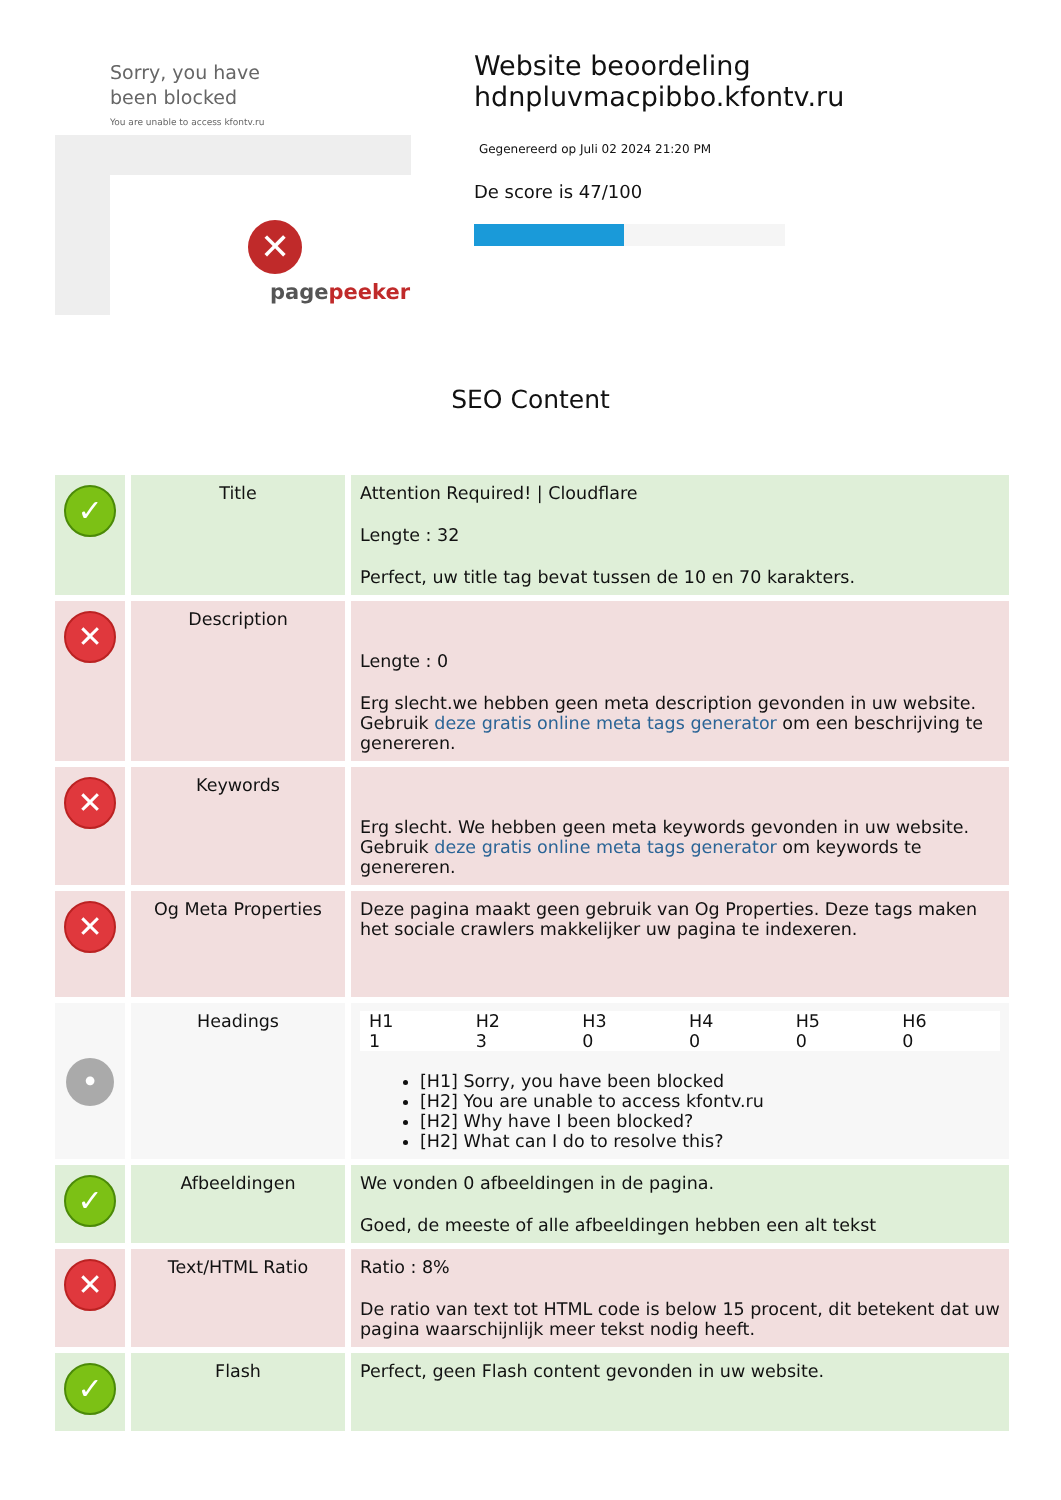Sorry, you have been blocked
You are unable to access kfontv.ru
✕
pagepeeker
Website beoordeling hdnpluvmacpibbo.kfontv.ru
Gegenereerd op Juli 02 2024 21:20 PM
De score is 47/100
SEO Content
| ✓ | Title | Attention Required! / Cloudflare Lengte : 32 Perfect, uw title tag bevat tussen de 10 en 70 karakters. |
| ✕ | Description | Lengte : 0 Erg slecht.we hebben geen meta description gevonden in uw website. Gebruik deze gratis online meta tags generator om een beschrijving te genereren. |
| ✕ | Keywords | Erg slecht. We hebben geen meta keywords gevonden in uw website. Gebruik deze gratis online meta tags generator om keywords te genereren. |
| ✕ | Og Meta Properties | Deze pagina maakt geen gebruik van Og Properties. Deze tags maken het sociale crawlers makkelijker uw pagina te indexeren. |
| • | Headings | / H1 / H2 / H3 / H4 / H5 / H6 / / 1 / 3 / 0 / 0 / 0 / 0 / [H1] Sorry, you have been blocked [H2] You are unable to access kfontv.ru [H2] Why have I been blocked? [H2] What can I do to resolve this? |
| ✓ | Afbeeldingen | We vonden 0 afbeeldingen in de pagina. Goed, de meeste of alle afbeeldingen hebben een alt tekst |
| ✕ | Text/HTML Ratio | Ratio : 8% De ratio van text tot HTML code is below 15 procent, dit betekent dat uw pagina waarschijnlijk meer tekst nodig heeft. |
| ✓ | Flash | Perfect, geen Flash content gevonden in uw website. |